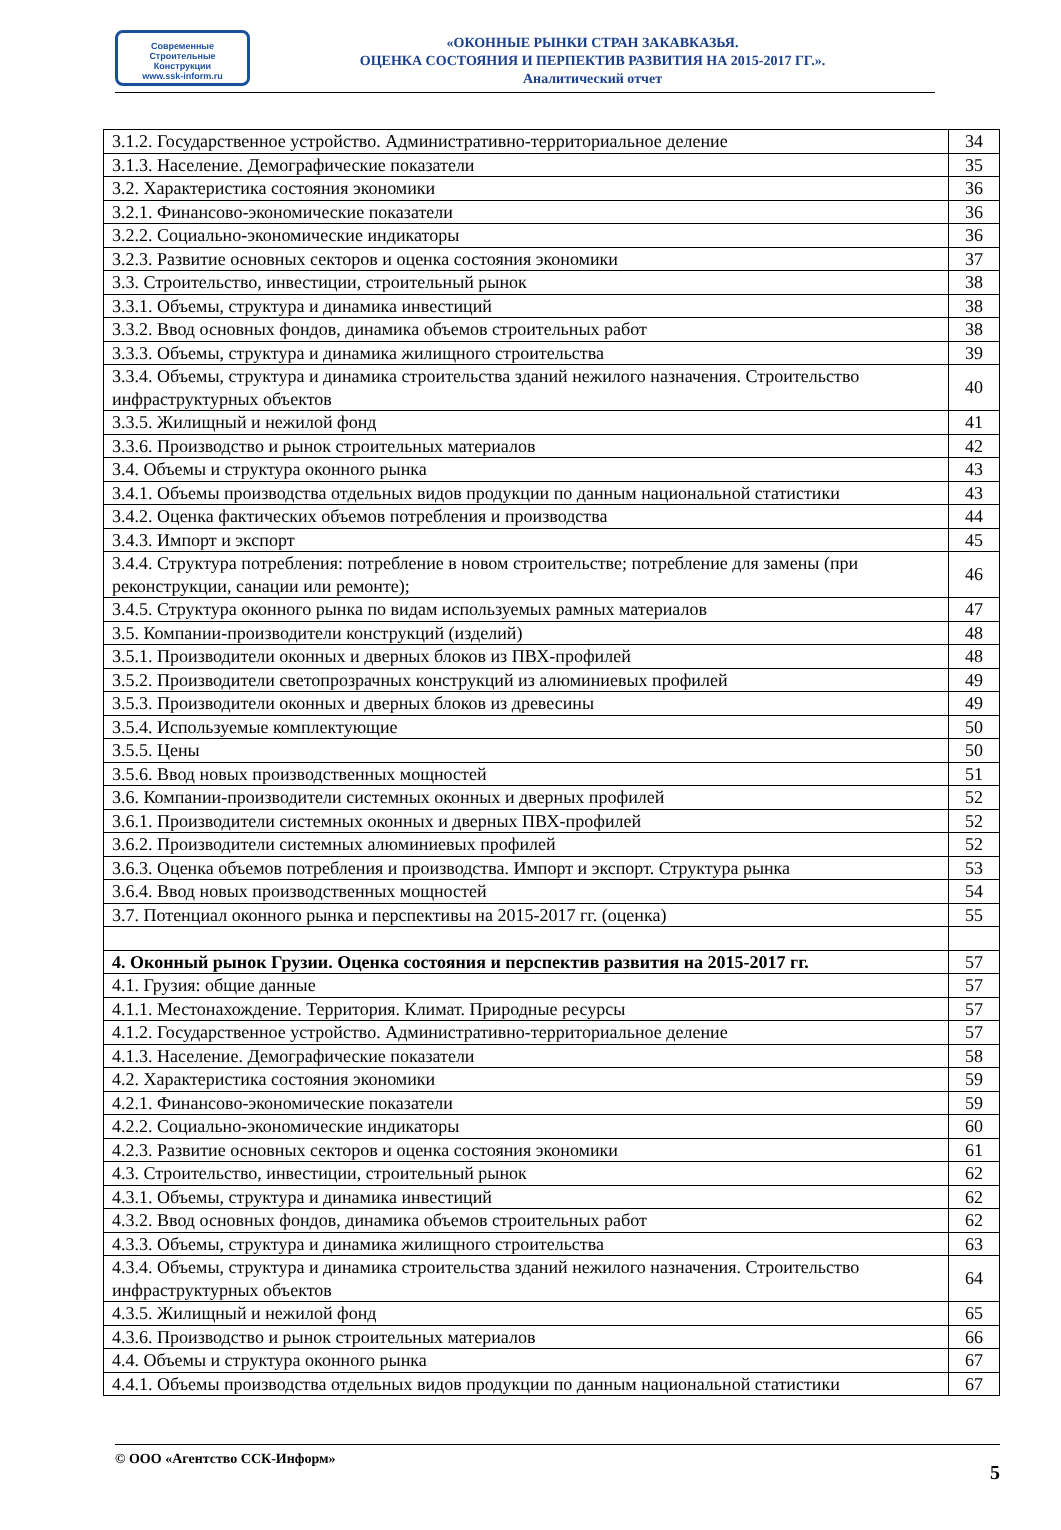Современные
Строительные
Конструкции
www.ssk-inform.ru
«ОКОННЫЕ РЫНКИ СТРАН ЗАКАВКАЗЬЯ.
ОЦЕНКА СОСТОЯНИЯ И ПЕРПЕКТИВ РАЗВИТИЯ НА 2015-2017 ГГ.».
Аналитический отчет
| 3.1.2. Государственное устройство. Административно-территориальное деление | 34 |
| 3.1.3. Население. Демографические показатели | 35 |
| 3.2. Характеристика состояния экономики | 36 |
| 3.2.1. Финансово-экономические показатели | 36 |
| 3.2.2. Социально-экономические индикаторы | 36 |
| 3.2.3. Развитие основных секторов и оценка состояния экономики | 37 |
| 3.3. Строительство, инвестиции, строительный рынок | 38 |
| 3.3.1. Объемы, структура и динамика инвестиций | 38 |
| 3.3.2. Ввод основных фондов, динамика объемов строительных работ | 38 |
| 3.3.3. Объемы, структура и динамика жилищного строительства | 39 |
| 3.3.4. Объемы, структура и динамика строительства зданий нежилого назначения. Строительство инфраструктурных объектов | 40 |
| 3.3.5. Жилищный и нежилой фонд | 41 |
| 3.3.6. Производство и рынок строительных материалов | 42 |
| 3.4. Объемы и структура оконного рынка | 43 |
| 3.4.1. Объемы производства отдельных видов продукции по данным национальной статистики | 43 |
| 3.4.2. Оценка фактических объемов потребления и производства | 44 |
| 3.4.3. Импорт и экспорт | 45 |
| 3.4.4. Структура потребления: потребление в новом строительстве; потребление для замены (при реконструкции, санации или ремонте); | 46 |
| 3.4.5. Структура оконного рынка по видам используемых рамных материалов | 47 |
| 3.5. Компании-производители конструкций (изделий) | 48 |
| 3.5.1. Производители оконных и дверных блоков из ПВХ-профилей | 48 |
| 3.5.2. Производители светопрозрачных конструкций из алюминиевых профилей | 49 |
| 3.5.3. Производители оконных и дверных блоков из древесины | 49 |
| 3.5.4. Используемые комплектующие | 50 |
| 3.5.5. Цены | 50 |
| 3.5.6. Ввод новых производственных мощностей | 51 |
| 3.6. Компании-производители системных оконных и дверных профилей | 52 |
| 3.6.1. Производители системных оконных и дверных ПВХ-профилей | 52 |
| 3.6.2. Производители системных алюминиевых профилей | 52 |
| 3.6.3. Оценка объемов потребления и производства. Импорт и экспорт. Структура рынка | 53 |
| 3.6.4. Ввод новых производственных мощностей | 54 |
| 3.7. Потенциал оконного рынка и перспективы на 2015-2017 гг. (оценка) | 55 |
| 4. Оконный рынок Грузии. Оценка состояния и перспектив развития на 2015-2017 гг. | 57 |
| 4.1. Грузия: общие данные | 57 |
| 4.1.1. Местонахождение. Территория. Климат. Природные ресурсы | 57 |
| 4.1.2. Государственное устройство. Административно-территориальное деление | 57 |
| 4.1.3. Население. Демографические показатели | 58 |
| 4.2. Характеристика состояния экономики | 59 |
| 4.2.1. Финансово-экономические показатели | 59 |
| 4.2.2. Социально-экономические индикаторы | 60 |
| 4.2.3. Развитие основных секторов и оценка состояния экономики | 61 |
| 4.3. Строительство, инвестиции, строительный рынок | 62 |
| 4.3.1. Объемы, структура и динамика инвестиций | 62 |
| 4.3.2. Ввод основных фондов, динамика объемов строительных работ | 62 |
| 4.3.3. Объемы, структура и динамика жилищного строительства | 63 |
| 4.3.4. Объемы, структура и динамика строительства зданий нежилого назначения. Строительство инфраструктурных объектов | 64 |
| 4.3.5. Жилищный и нежилой фонд | 65 |
| 4.3.6. Производство и рынок строительных материалов | 66 |
| 4.4. Объемы и структура оконного рынка | 67 |
| 4.4.1. Объемы производства отдельных видов продукции по данным национальной статистики | 67 |
© ООО «Агентство ССК-Информ» 5